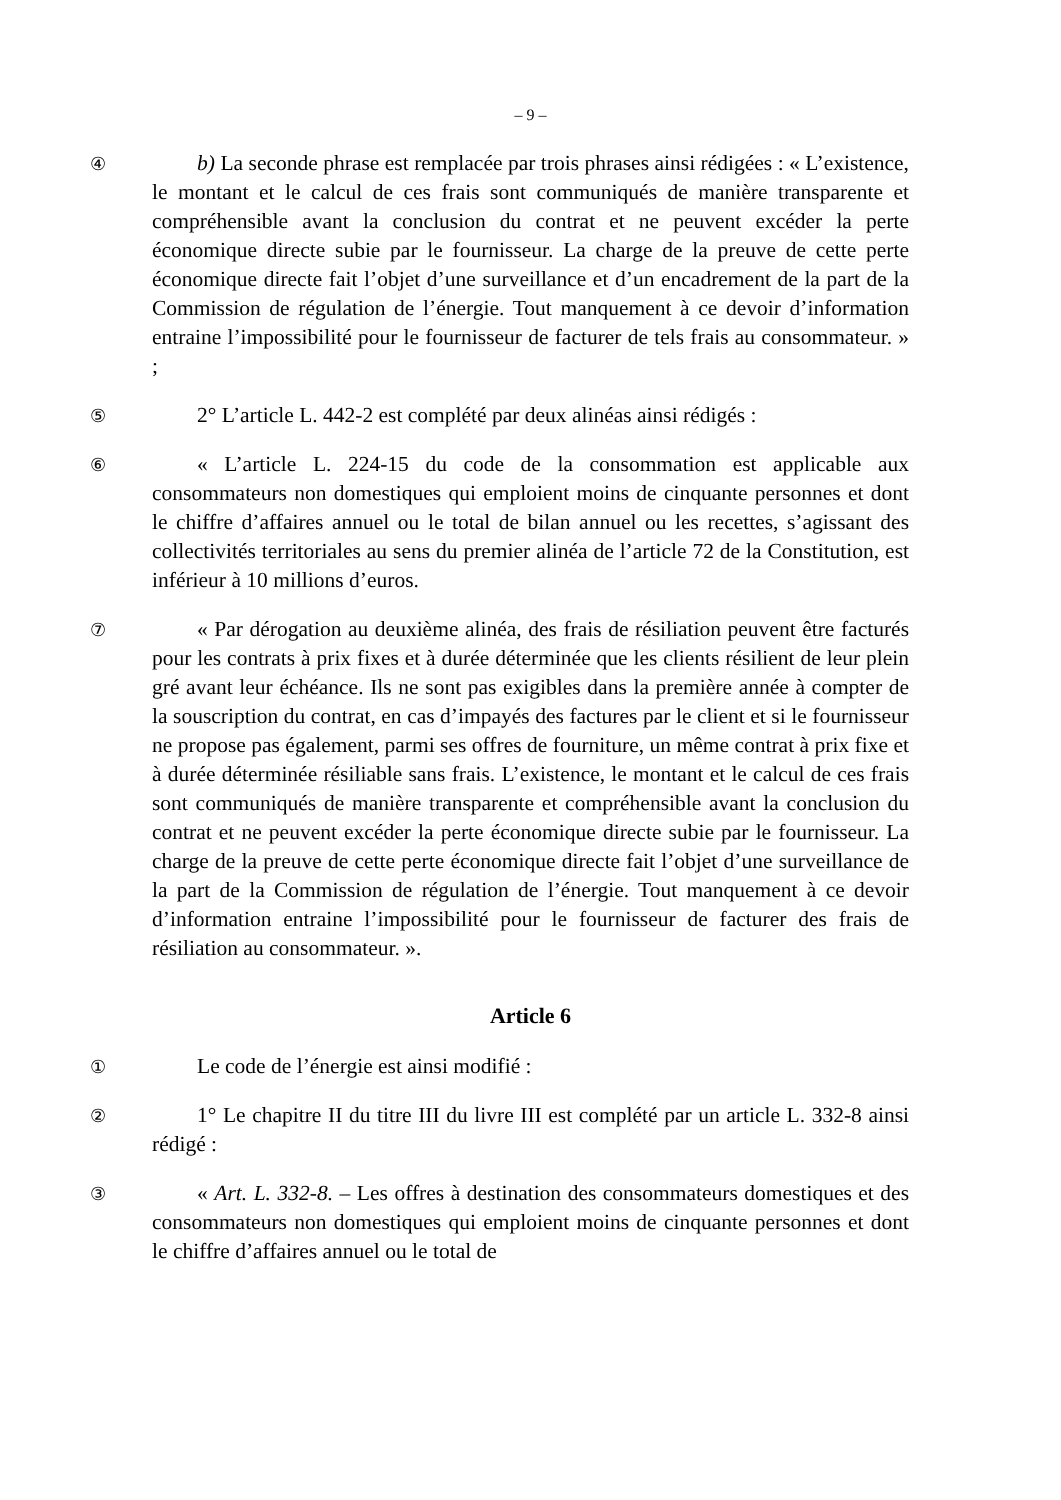– 9 –
④
b) La seconde phrase est remplacée par trois phrases ainsi rédigées : « L’existence, le montant et le calcul de ces frais sont communiqués de manière transparente et compréhensible avant la conclusion du contrat et ne peuvent excéder la perte économique directe subie par le fournisseur. La charge de la preuve de cette perte économique directe fait l’objet d’une surveillance et d’un encadrement de la part de la Commission de régulation de l’énergie. Tout manquement à ce devoir d’information entraine l’impossibilité pour le fournisseur de facturer de tels frais au consommateur. » ;
⑤
2° L’article L. 442-2 est complété par deux alinéas ainsi rédigés :
⑥
« L’article L. 224-15 du code de la consommation est applicable aux consommateurs non domestiques qui emploient moins de cinquante personnes et dont le chiffre d’affaires annuel ou le total de bilan annuel ou les recettes, s’agissant des collectivités territoriales au sens du premier alinéa de l’article 72 de la Constitution, est inférieur à 10 millions d’euros.
⑦
« Par dérogation au deuxième alinéa, des frais de résiliation peuvent être facturés pour les contrats à prix fixes et à durée déterminée que les clients résilient de leur plein gré avant leur échéance. Ils ne sont pas exigibles dans la première année à compter de la souscription du contrat, en cas d’impayés des factures par le client et si le fournisseur ne propose pas également, parmi ses offres de fourniture, un même contrat à prix fixe et à durée déterminée résiliable sans frais. L’existence, le montant et le calcul de ces frais sont communiqués de manière transparente et compréhensible avant la conclusion du contrat et ne peuvent excéder la perte économique directe subie par le fournisseur. La charge de la preuve de cette perte économique directe fait l’objet d’une surveillance de la part de la Commission de régulation de l’énergie. Tout manquement à ce devoir d’information entraine l’impossibilité pour le fournisseur de facturer des frais de résiliation au consommateur. ».
Article 6
①
Le code de l’énergie est ainsi modifié :
②
1° Le chapitre II du titre III du livre III est complété par un article L. 332-8 ainsi rédigé :
③
« Art. L. 332-8. – Les offres à destination des consommateurs domestiques et des consommateurs non domestiques qui emploient moins de cinquante personnes et dont le chiffre d’affaires annuel ou le total de